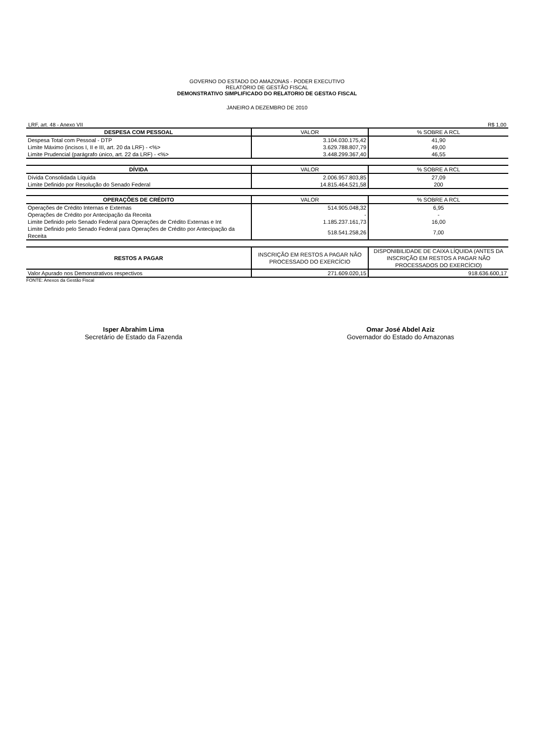GOVERNO DO ESTADO DO AMAZONAS - PODER EXECUTIVO
RELATÓRIO DE GESTÃO FISCAL
DEMONSTRATIVO SIMPLIFICADO DO RELATORIO DE GESTAO FISCAL
JANEIRO A DEZEMBRO DE 2010
LRF, art. 48 - Anexo VII R$ 1,00
| DESPESA COM PESSOAL | VALOR | % SOBRE A RCL |
| Despesa Total com Pessoal - DTP | 3.104.030.175,42 | 41,90 |
| Limite Máximo (incisos I, II e III, art. 20 da LRF) - <%> | 3.629.788.807,79 | 49,00 |
| Limite Prudencial (parágrafo único, art. 22 da LRF) - <%> | 3.448.299.367,40 | 46,55 |
| DÍVIDA | VALOR | % SOBRE A RCL |
| Dívida Consolidada Líquida | 2.006.957.803,85 | 27,09 |
| Limite Definido por Resolução do Senado Federal | 14.815.464.521,58 | 200 |
| OPERAÇÕES DE CRÉDITO | VALOR | % SOBRE A RCL |
| Operações de Crédito Internas e Externas | 514.905.048,32 | 6,95 |
| Operações de Crédito por Antecipação da Receita | - | - |
| Limite Definido pelo Senado Federal para Operações de Crédito Externas e Int | 1.185.237.161,73 | 16,00 |
| Limite Definido pelo Senado Federal para Operações de Crédito por Antecipação da Receita | 518.541.258,26 | 7,00 |
| RESTOS A PAGAR | INSCRIÇÃO EM RESTOS A PAGAR NÃO PROCESSADO DO EXERCÍCIO | DISPONIBILIDADE DE CAIXA LÍQUIDA (ANTES DA INSCRIÇÃO EM RESTOS A PAGAR NÃO PROCESSADOS DO EXERCÍCIO) |
| Valor Apurado nos Demonstrativos respectivos | 271.609.020,15 | 918.636.600,17 |
FONTE: Anexos da Gestão Fiscal
Isper Abrahim Lima
Secretário de Estado da Fazenda
Omar José Abdel Aziz
Governador do Estado do Amazonas